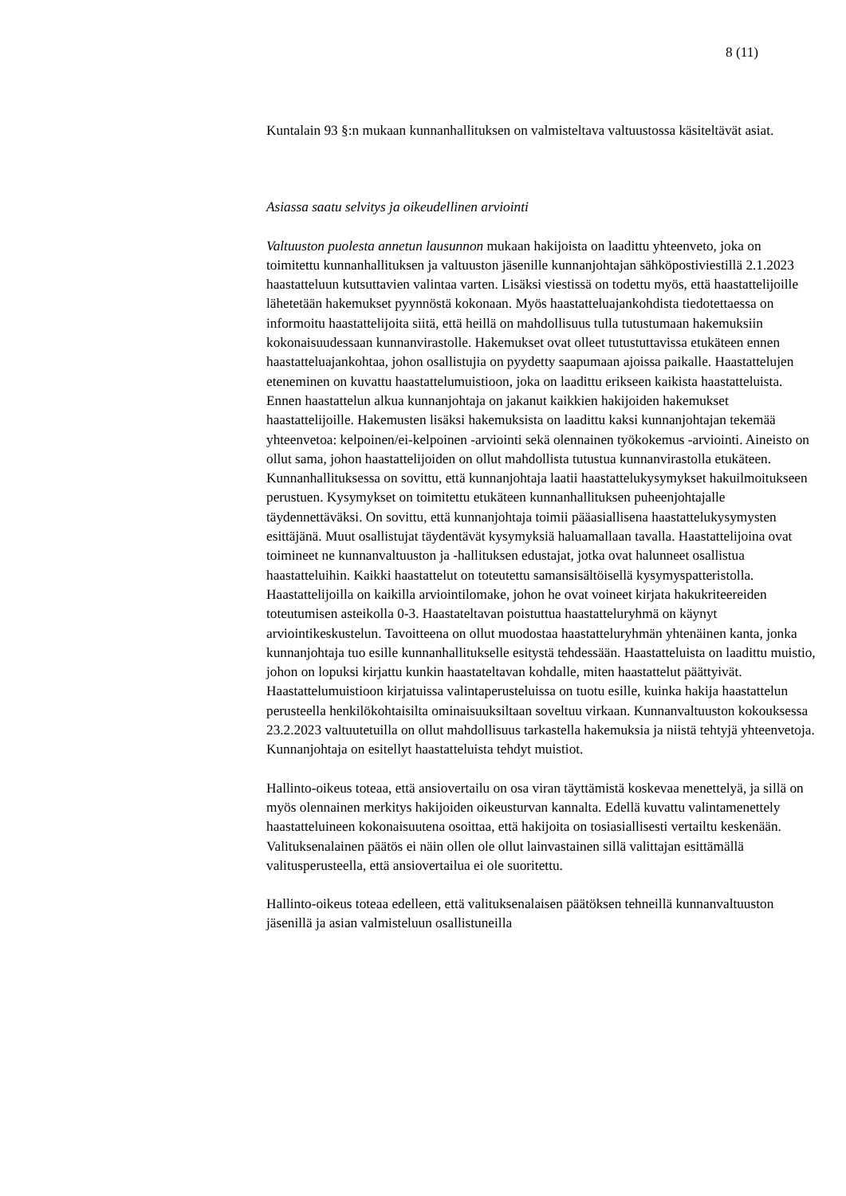8 (11)
Kuntalain 93 §:n mukaan kunnanhallituksen on valmisteltava valtuustossa käsiteltävät asiat.
Asiassa saatu selvitys ja oikeudellinen arviointi
Valtuuston puolesta annetun lausunnon mukaan hakijoista on laadittu yhteenveto, joka on toimitettu kunnanhallituksen ja valtuuston jäsenille kunnanjohtajan sähköpostiviestillä 2.1.2023 haastatteluun kutsuttavien valintaa varten. Lisäksi viestissä on todettu myös, että haastattelijoille lähetetään hakemukset pyynnöstä kokonaan. Myös haastatteluajankohdista tiedotettaessa on informoitu haastattelijoita siitä, että heillä on mahdollisuus tulla tutustumaan hakemuksiin kokonaisuudessaan kunnanvirastolle. Hakemukset ovat olleet tutustuttavissa etukäteen ennen haastatteluajankohtaa, johon osallistujia on pyydetty saapumaan ajoissa paikalle. Haastattelujen eteneminen on kuvattu haastattelumuistioon, joka on laadittu erikseen kaikista haastatteluista. Ennen haastattelun alkua kunnanjohtaja on jakanut kaikkien hakijoiden hakemukset haastattelijoille. Hakemusten lisäksi hakemuksista on laadittu kaksi kunnanjohtajan tekemää yhteenvetoa: kelpoinen/ei-kelpoinen -arviointi sekä olennainen työkokemus -arviointi. Aineisto on ollut sama, johon haastattelijoiden on ollut mahdollista tutustua kunnanvirastolla etukäteen. Kunnanhallituksessa on sovittu, että kunnanjohtaja laatii haastattelukysymykset hakuilmoitukseen perustuen. Kysymykset on toimitettu etukäteen kunnanhallituksen puheenjohtajalle täydennettäväksi. On sovittu, että kunnanjohtaja toimii pääasiallisena haastattelukysymysten esittäjänä. Muut osallistujat täydentävät kysymyksiä haluamallaan tavalla. Haastattelijoina ovat toimineet ne kunnanvaltuuston ja -hallituksen edustajat, jotka ovat halunneet osallistua haastatteluihin. Kaikki haastattelut on toteutettu samansisältöisellä kysymyspatteristolla. Haastattelijoilla on kaikilla arviointilomake, johon he ovat voineet kirjata hakukriteereiden toteutumisen asteikolla 0-3. Haastateltavan poistuttua haastatteluryhmä on käynyt arviointikeskustelun. Tavoitteena on ollut muodostaa haastatteluryhmän yhtenäinen kanta, jonka kunnanjohtaja tuo esille kunnanhallitukselle esitystä tehdessään. Haastatteluista on laadittu muistio, johon on lopuksi kirjattu kunkin haastateltavan kohdalle, miten haastattelut päättyivät. Haastattelumuistioon kirjatuissa valintaperusteluissa on tuotu esille, kuinka hakija haastattelun perusteella henkilökohtaisilta ominaisuuksiltaan soveltuu virkaan. Kunnanvaltuuston kokouksessa 23.2.2023 valtuutetuilla on ollut mahdollisuus tarkastella hakemuksia ja niistä tehtyjä yhteenvetoja. Kunnanjohtaja on esitellyt haastatteluista tehdyt muistiot.
Hallinto-oikeus toteaa, että ansiovertailu on osa viran täyttämistä koskevaa menettelyä, ja sillä on myös olennainen merkitys hakijoiden oikeusturvan kannalta. Edellä kuvattu valintamenettely haastatteluineen kokonaisuutena osoittaa, että hakijoita on tosiasiallisesti vertailtu keskenään. Valituksenalainen päätös ei näin ollen ole ollut lainvastainen sillä valittajan esittämällä valitusperusteella, että ansiovertailua ei ole suoritettu.
Hallinto-oikeus toteaa edelleen, että valituksenalaisen päätöksen tehneillä kunnanvaltuuston jäsenillä ja asian valmisteluun osallistuneilla